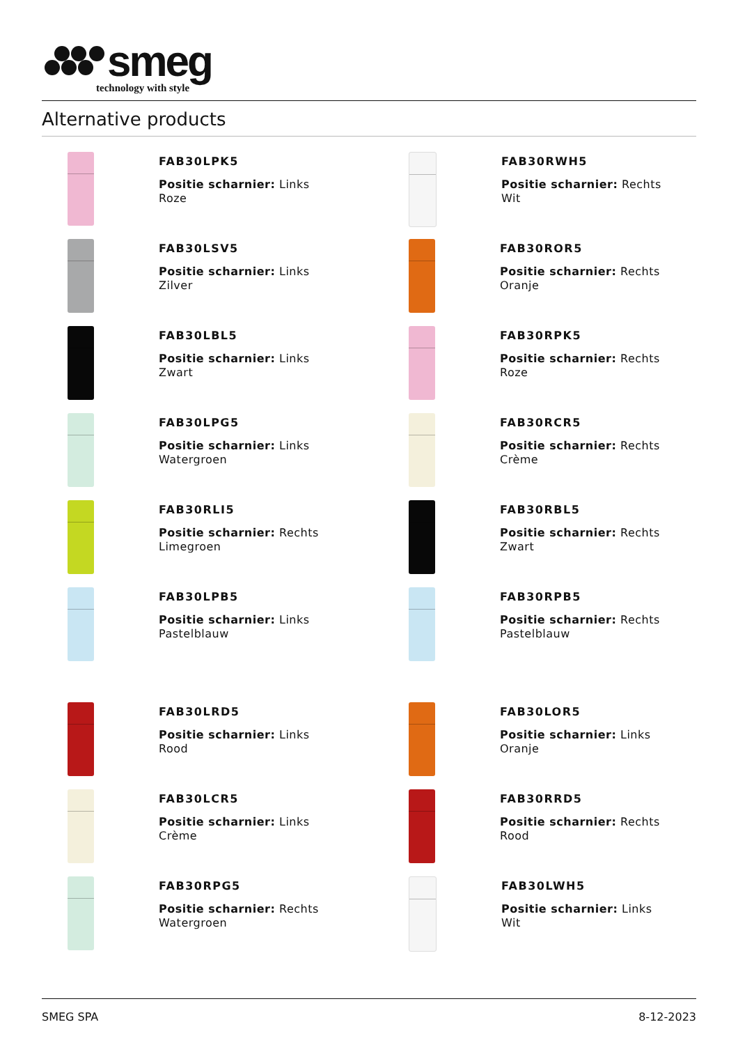smeg
technology with style
Alternative products
FAB30LPK5
Positie scharnier: Links
Roze
FAB30RWH5
Positie scharnier: Rechts
Wit
FAB30LSV5
Positie scharnier: Links
Zilver
FAB30ROR5
Positie scharnier: Rechts
Oranje
FAB30LBL5
Positie scharnier: Links
Zwart
FAB30RPK5
Positie scharnier: Rechts
Roze
FAB30LPG5
Positie scharnier: Links
Watergroen
FAB30RCR5
Positie scharnier: Rechts
Crème
FAB30RLI5
Positie scharnier: Rechts
Limegroen
FAB30RBL5
Positie scharnier: Rechts
Zwart
FAB30LPB5
Positie scharnier: Links
Pastelblauw
FAB30RPB5
Positie scharnier: Rechts
Pastelblauw
FAB30LRD5
Positie scharnier: Links
Rood
FAB30LOR5
Positie scharnier: Links
Oranje
FAB30LCR5
Positie scharnier: Links
Crème
FAB30RRD5
Positie scharnier: Rechts
Rood
FAB30RPG5
Positie scharnier: Rechts
Watergroen
FAB30LWH5
Positie scharnier: Links
Wit
SMEG SPA 8-12-2023